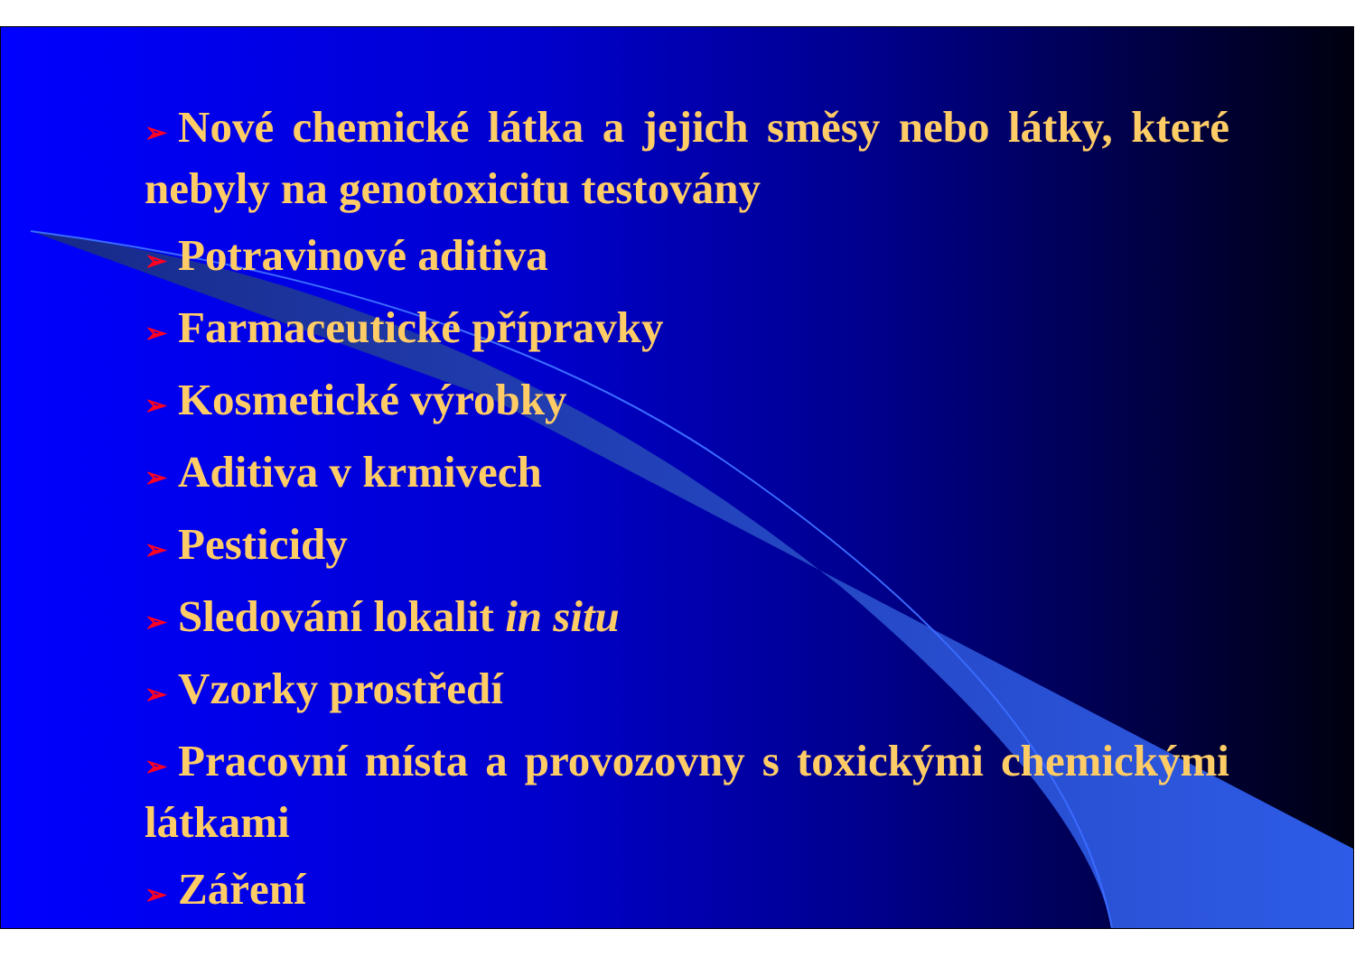➢ Nové chemické látka a jejich směsy nebo látky, které nebyly na genotoxicitu testovány
➢ Potravinové aditiva
➢ Farmaceutické přípravky
➢ Kosmetické výrobky
➢ Aditiva v krmivech
➢ Pesticidy
➢ Sledování lokalit in situ
➢ Vzorky prostředí
➢ Pracovní místa a provozovny s toxickými chemickými látkami
➢ Záření